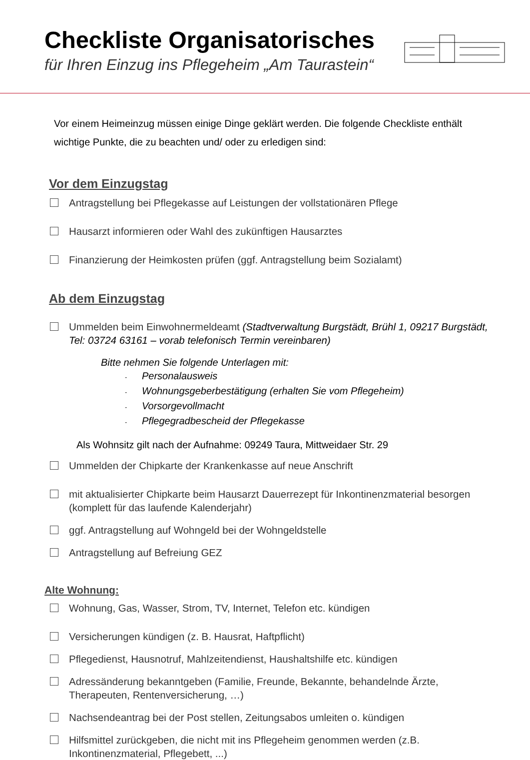Checkliste Organisatorisches
für Ihren Einzug ins Pflegeheim „Am Taurastein“
Vor einem Heimeinzug müssen einige Dinge geklärt werden. Die folgende Checkliste enthält wichtige Punkte, die zu beachten und/ oder zu erledigen sind:
Vor dem Einzugstag
Antragstellung bei Pflegekasse auf Leistungen der vollstationären Pflege
Hausarzt informieren oder Wahl des zukünftigen Hausarztes
Finanzierung der Heimkosten prüfen (ggf. Antragstellung beim Sozialamt)
Ab dem Einzugstag
Ummelden beim Einwohnermeldeamt (Stadtverwaltung Burgstädt, Brühl 1, 09217 Burgstädt, Tel: 03724 63161 – vorab telefonisch Termin vereinbaren)
Bitte nehmen Sie folgende Unterlagen mit:
- Personalausweis
- Wohnungsgeberbestätigung (erhalten Sie vom Pflegeheim)
- Vorsorgevollmacht
- Pflegegradbescheid der Pflegekasse
Als Wohnsitz gilt nach der Aufnahme: 09249 Taura, Mittweidaer Str. 29
Ummelden der Chipkarte der Krankenkasse auf neue Anschrift
mit aktualisierter Chipkarte beim Hausarzt Dauerrezept für Inkontinenzmaterial besorgen (komplett für das laufende Kalenderjahr)
ggf. Antragstellung auf Wohngeld bei der Wohngeldstelle
Antragstellung auf Befreiung GEZ
Alte Wohnung:
Wohnung, Gas, Wasser, Strom, TV, Internet, Telefon etc. kündigen
Versicherungen kündigen (z. B. Hausrat, Haftpflicht)
Pflegedienst, Hausnotruf, Mahlzeitendienst, Haushaltshilfe etc. kündigen
Adressänderung bekanntgeben (Familie, Freunde, Bekannte, behandelnde Ärzte, Therapeuten, Rentenversicherung, …)
Nachsendeantrag bei der Post stellen, Zeitungsabos umleiten o. kündigen
Hilfsmittel zurückgeben, die nicht mit ins Pflegeheim genommen werden (z.B. Inkontinenzmaterial, Pflegebett, ...)